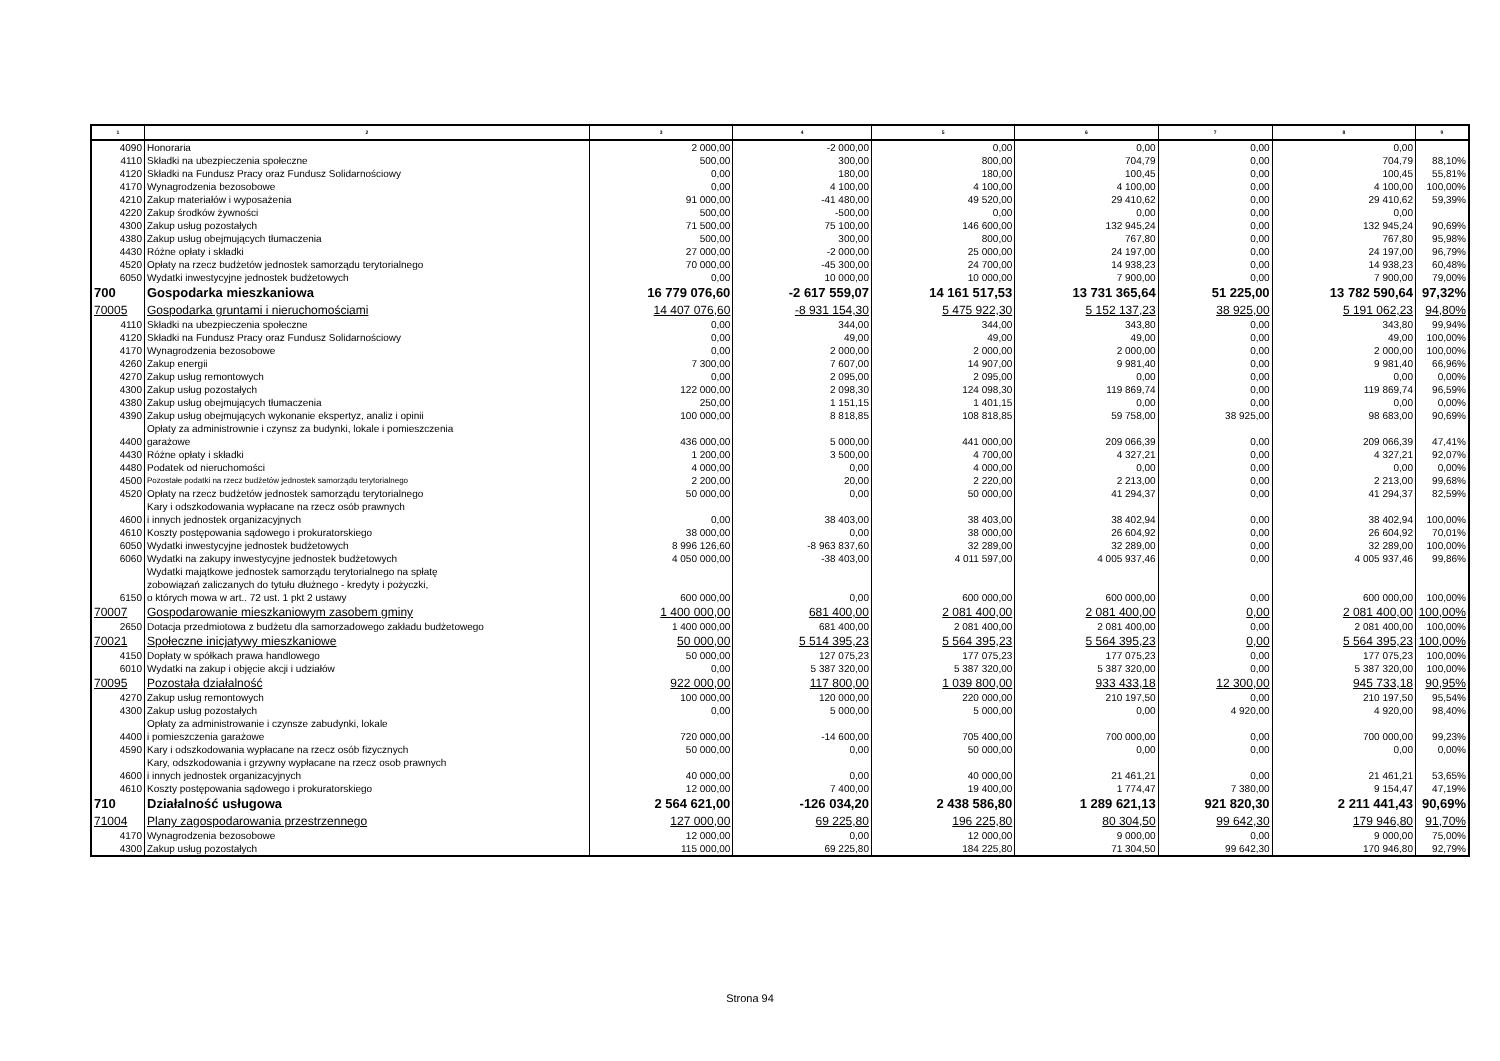| 1 | 2 | 3 | 4 | 5 | 6 | 7 | 8 | 9 |
| --- | --- | --- | --- | --- | --- | --- | --- | --- |
| 4090 | Honoraria | 2 000,00 | -2 000,00 | 0,00 | 0,00 | 0,00 | 0,00 | |
| 4110 | Składki na ubezpieczenia społeczne | 500,00 | 300,00 | 800,00 | 704,79 | 0,00 | 704,79 | 88,10% |
| 4120 | Składki na Fundusz Pracy oraz Fundusz Solidarnościowy | 0,00 | 180,00 | 180,00 | 100,45 | 0,00 | 100,45 | 55,81% |
| 4170 | Wynagrodzenia bezosobowe | 0,00 | 4 100,00 | 4 100,00 | 4 100,00 | 0,00 | 4 100,00 | 100,00% |
| 4210 | Zakup materiałów i wyposażenia | 91 000,00 | -41 480,00 | 49 520,00 | 29 410,62 | 0,00 | 29 410,62 | 59,39% |
| 4220 | Zakup środków żywności | 500,00 | -500,00 | 0,00 | 0,00 | 0,00 | 0,00 | |
| 4300 | Zakup usług pozostałych | 71 500,00 | 75 100,00 | 146 600,00 | 132 945,24 | 0,00 | 132 945,24 | 90,69% |
| 4380 | Zakup usług obejmujących tłumaczenia | 500,00 | 300,00 | 800,00 | 767,80 | 0,00 | 767,80 | 95,98% |
| 4430 | Różne opłaty i składki | 27 000,00 | -2 000,00 | 25 000,00 | 24 197,00 | 0,00 | 24 197,00 | 96,79% |
| 4520 | Opłaty na rzecz budżetów jednostek samorządu terytorialnego | 70 000,00 | -45 300,00 | 24 700,00 | 14 938,23 | 0,00 | 14 938,23 | 60,48% |
| 6050 | Wydatki inwestycyjne jednostek budżetowych | 0,00 | 10 000,00 | 10 000,00 | 7 900,00 | 0,00 | 7 900,00 | 79,00% |
| 700 | Gospodarka mieszkaniowa | 16 779 076,60 | -2 617 559,07 | 14 161 517,53 | 13 731 365,64 | 51 225,00 | 13 782 590,64 | 97,32% |
| 70005 | Gospodarka gruntami i nieruchomościami | 14 407 076,60 | -8 931 154,30 | 5 475 922,30 | 5 152 137,23 | 38 925,00 | 5 191 062,23 | 94,80% |
| 4110 | Składki na ubezpieczenia społeczne | 0,00 | 344,00 | 344,00 | 343,80 | 0,00 | 343,80 | 99,94% |
| 4120 | Składki na Fundusz Pracy oraz Fundusz Solidarnościowy | 0,00 | 49,00 | 49,00 | 49,00 | 0,00 | 49,00 | 100,00% |
| 4170 | Wynagrodzenia bezosobowe | 0,00 | 2 000,00 | 2 000,00 | 2 000,00 | 0,00 | 2 000,00 | 100,00% |
| 4260 | Zakup energii | 7 300,00 | 7 607,00 | 14 907,00 | 9 981,40 | 0,00 | 9 981,40 | 66,96% |
| 4270 | Zakup usług remontowych | 0,00 | 2 095,00 | 2 095,00 | 0,00 | 0,00 | 0,00 | 0,00% |
| 4300 | Zakup usług pozostałych | 122 000,00 | 2 098,30 | 124 098,30 | 119 869,74 | 0,00 | 119 869,74 | 96,59% |
| 4380 | Zakup usług obejmujących tłumaczenia | 250,00 | 1 151,15 | 1 401,15 | 0,00 | 0,00 | 0,00 | 0,00% |
| 4390 | Zakup usług obejmujących wykonanie ekspertyz, analiz i opinii | 100 000,00 | 8 818,85 | 108 818,85 | 59 758,00 | 38 925,00 | 98 683,00 | 90,69% |
| 4400 | Opłaty za administrownie i czynsz za budynki, lokale i pomieszczenia garażowe | 436 000,00 | 5 000,00 | 441 000,00 | 209 066,39 | 0,00 | 209 066,39 | 47,41% |
| 4430 | Różne opłaty i składki | 1 200,00 | 3 500,00 | 4 700,00 | 4 327,21 | 0,00 | 4 327,21 | 92,07% |
| 4480 | Podatek od nieruchomości | 4 000,00 | 0,00 | 4 000,00 | 0,00 | 0,00 | 0,00 | 0,00% |
| 4500 | Pozostałe podatki na rzecz budżetów jednostek samorządu terytorialnego | 2 200,00 | 20,00 | 2 220,00 | 2 213,00 | 0,00 | 2 213,00 | 99,68% |
| 4520 | Opłaty na rzecz budżetów jednostek samorządu terytorialnego | 50 000,00 | 0,00 | 50 000,00 | 41 294,37 | 0,00 | 41 294,37 | 82,59% |
| 4600 | Kary i odszkodowania wypłacane na rzecz osób prawnych i innych jednostek organizacyjnych | 0,00 | 38 403,00 | 38 403,00 | 38 402,94 | 0,00 | 38 402,94 | 100,00% |
| 4610 | Koszty postępowania sądowego i prokuratorskiego | 38 000,00 | 0,00 | 38 000,00 | 26 604,92 | 0,00 | 26 604,92 | 70,01% |
| 6050 | Wydatki inwestycyjne jednostek budżetowych | 8 996 126,60 | -8 963 837,60 | 32 289,00 | 32 289,00 | 0,00 | 32 289,00 | 100,00% |
| 6060 | Wydatki na zakupy inwestycyjne jednostek budżetowych | 4 050 000,00 | -38 403,00 | 4 011 597,00 | 4 005 937,46 | 0,00 | 4 005 937,46 | 99,86% |
| 6150 | Wydatki majątkowe jednostek samorządu terytorialnego na spłatę zobowiązań zaliczanych do tytułu dłużnego - kredyty i pożyczki, o których mowa w art.. 72 ust. 1 pkt 2 ustawy | 600 000,00 | 0,00 | 600 000,00 | 600 000,00 | 0,00 | 600 000,00 | 100,00% |
| 70007 | Gospodarowanie mieszkaniowym zasobem gminy | 1 400 000,00 | 681 400,00 | 2 081 400,00 | 2 081 400,00 | 0,00 | 2 081 400,00 | 100,00% |
| 2650 | Dotacja przedmiotowa z budżetu dla samorzadowego zakładu budżetowego | 1 400 000,00 | 681 400,00 | 2 081 400,00 | 2 081 400,00 | 0,00 | 2 081 400,00 | 100,00% |
| 70021 | Społeczne inicjatywy mieszkaniowe | 50 000,00 | 5 514 395,23 | 5 564 395,23 | 5 564 395,23 | 0,00 | 5 564 395,23 | 100,00% |
| 4150 | Dopłaty w spółkach prawa handlowego | 50 000,00 | 127 075,23 | 177 075,23 | 177 075,23 | 0,00 | 177 075,23 | 100,00% |
| 6010 | Wydatki na zakup i objęcie akcji i udziałów | 0,00 | 5 387 320,00 | 5 387 320,00 | 5 387 320,00 | 0,00 | 5 387 320,00 | 100,00% |
| 70095 | Pozostała działalność | 922 000,00 | 117 800,00 | 1 039 800,00 | 933 433,18 | 12 300,00 | 945 733,18 | 90,95% |
| 4270 | Zakup usług remontowych | 100 000,00 | 120 000,00 | 220 000,00 | 210 197,50 | 0,00 | 210 197,50 | 95,54% |
| 4300 | Zakup usług pozostałych | 0,00 | 5 000,00 | 5 000,00 | 0,00 | 4 920,00 | 4 920,00 | 98,40% |
| 4400 | Opłaty za administrowanie i czynsze zabudynki, lokale i pomieszczenia garażowe | 720 000,00 | -14 600,00 | 705 400,00 | 700 000,00 | 0,00 | 700 000,00 | 99,23% |
| 4590 | Kary i odszkodowania wypłacane na rzecz osób fizycznych | 50 000,00 | 0,00 | 50 000,00 | 0,00 | 0,00 | 0,00 | 0,00% |
| 4600 | Kary, odszkodowania i grzywny wypłacane na rzecz osob prawnych i innych jednostek organizacyjnych | 40 000,00 | 0,00 | 40 000,00 | 21 461,21 | 0,00 | 21 461,21 | 53,65% |
| 4610 | Koszty postępowania sądowego i prokuratorskiego | 12 000,00 | 7 400,00 | 19 400,00 | 1 774,47 | 7 380,00 | 9 154,47 | 47,19% |
| 710 | Działalność usługowa | 2 564 621,00 | -126 034,20 | 2 438 586,80 | 1 289 621,13 | 921 820,30 | 2 211 441,43 | 90,69% |
| 71004 | Plany zagospodarowania przestrzennego | 127 000,00 | 69 225,80 | 196 225,80 | 80 304,50 | 99 642,30 | 179 946,80 | 91,70% |
| 4170 | Wynagrodzenia bezosobowe | 12 000,00 | 0,00 | 12 000,00 | 9 000,00 | 0,00 | 9 000,00 | 75,00% |
| 4300 | Zakup usług pozostałych | 115 000,00 | 69 225,80 | 184 225,80 | 71 304,50 | 99 642,30 | 170 946,80 | 92,79% |
Strona 94